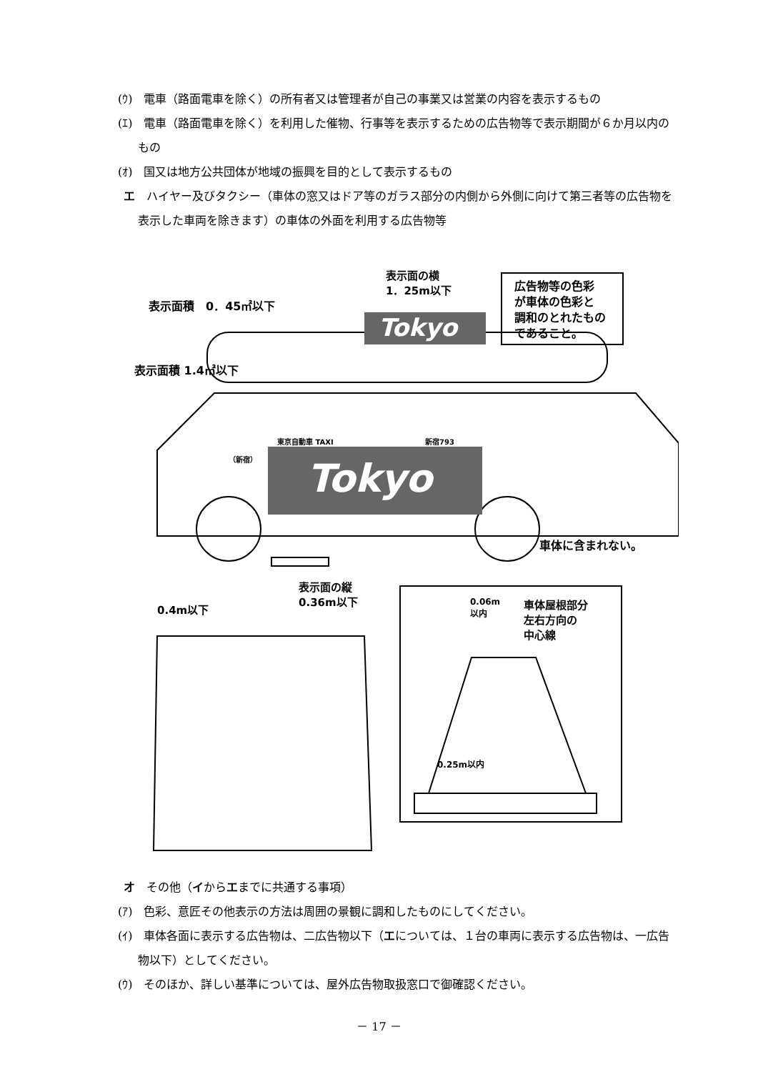(ｳ)　電車（路面電車を除く）の所有者又は管理者が自己の事業又は営業の内容を表示するもの
(ｴ)　電車（路面電車を除く）を利用した催物、行事等を表示するための広告物等で表示期間が６か月以内のもの
(ｵ)　国又は地方公共団体が地域の振興を目的として表示するもの
エ　ハイヤー及びタクシー（車体の窓又はドア等のガラス部分の内側から外側に向けて第三者等の広告物を表示した車両を除きます）の車体の外面を利用する広告物等
Tokyo
Tokyo
表示面の横
1．25m以下
広告物等の色彩
が車体の色彩と
調和のとれたもの
であること。
表示面積　0．45㎡以下
表示面積 1.4㎡以下
東京自動車 TAXI 新宿793
（新宿）
車体に含まれない。
表示面の縦
0.36m以下
0.4m以下
0.06m
以内
車体屋根部分
左右方向の
中心線
0.25m以内
オ　その他（イからエまでに共通する事項）
(ｱ)　色彩、意匠その他表示の方法は周囲の景観に調和したものにしてください。
(ｲ)　車体各面に表示する広告物は、二広告物以下（エについては、１台の車両に表示する広告物は、一広告物以下）としてください。
(ｳ)　そのほか、詳しい基準については、屋外広告物取扱窓口で御確認ください。
－ 17 －